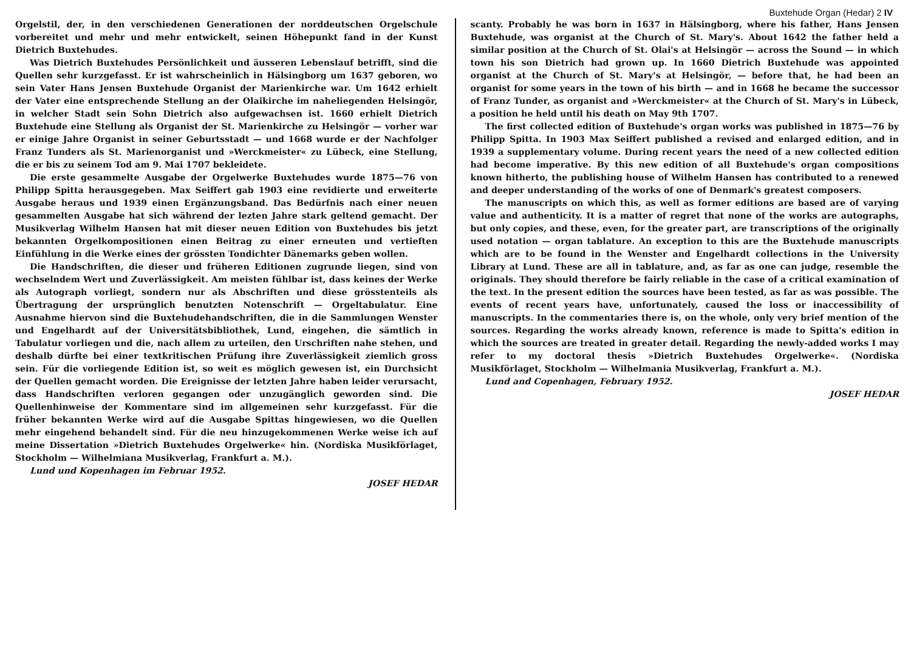Buxtehude Organ (Hedar) 2 IV
Orgelstil, der, in den verschiedenen Generationen der norddeutschen Orgelschule vorbereitet und mehr und mehr entwickelt, seinen Höhepunkt fand in der Kunst Dietrich Buxtehudes.
Was Dietrich Buxtehudes Persönlichkeit und äusseren Lebenslauf betrifft, sind die Quellen sehr kurzgefasst. Er ist wahrscheinlich in Hälsingborg um 1637 geboren, wo sein Vater Hans Jensen Buxtehude Organist der Marienkirche war. Um 1642 erhielt der Vater eine entsprechende Stellung an der Olaikirche im naheliegenden Helsingör, in welcher Stadt sein Sohn Dietrich also aufgewachsen ist. 1660 erhielt Dietrich Buxtehude eine Stellung als Organist der St. Marienkirche zu Helsingör — vorher war er einige Jahre Organist in seiner Geburtsstadt — und 1668 wurde er der Nachfolger Franz Tunders als St. Marienorganist und »Werckmeister« zu Lübeck, eine Stellung, die er bis zu seinem Tod am 9. Mai 1707 bekleidete.
Die erste gesammelte Ausgabe der Orgelwerke Buxtehudes wurde 1875—76 von Philipp Spitta herausgegeben. Max Seiffert gab 1903 eine revidierte und erweiterte Ausgabe heraus und 1939 einen Ergänzungsband. Das Bedürfnis nach einer neuen gesammelten Ausgabe hat sich während der lezten Jahre stark geltend gemacht. Der Musikverlag Wilhelm Hansen hat mit dieser neuen Edition von Buxtehudes bis jetzt bekannten Orgelkompositionen einen Beitrag zu einer erneuten und vertieften Einfühlung in die Werke eines der grössten Tondichter Dänemarks geben wollen.
Die Handschriften, die dieser und früheren Editionen zugrunde liegen, sind von wechselndem Wert und Zuverlässigkeit. Am meisten fühlbar ist, dass keines der Werke als Autograph vorliegt, sondern nur als Abschriften und diese grösstenteils als Übertragung der ursprünglich benutzten Notenschrift — Orgeltabulatur. Eine Ausnahme hiervon sind die Buxtehudehandschriften, die in die Sammlungen Wenster und Engelhardt auf der Universitätsbibliothek, Lund, eingehen, die sämtlich in Tabulatur vorliegen und die, nach allem zu urteilen, den Urschriften nahe stehen, und deshalb dürfte bei einer textkritischen Prüfung ihre Zuverlässigkeit ziemlich gross sein. Für die vorliegende Edition ist, so weit es möglich gewesen ist, ein Durchsicht der Quellen gemacht worden. Die Ereignisse der letzten Jahre haben leider verursacht, dass Handschriften verloren gegangen oder unzugänglich geworden sind. Die Quellenhinweise der Kommentare sind im allgemeinen sehr kurzgefasst. Für die früher bekannten Werke wird auf die Ausgabe Spittas hingewiesen, wo die Quellen mehr eingehend behandelt sind. Für die neu hinzugekommenen Werke weise ich auf meine Dissertation »Dietrich Buxtehudes Orgelwerke« hin. (Nordiska Musikförlaget, Stockholm — Wilhelmiana Musikverlag, Frankfurt a. M.).
Lund und Kopenhagen im Februar 1952.
JOSEF HEDAR
scanty. Probably he was born in 1637 in Hälsingborg, where his father, Hans Jensen Buxtehude, was organist at the Church of St. Mary's. About 1642 the father held a similar position at the Church of St. Olai's at Helsingör — across the Sound — in which town his son Dietrich had grown up. In 1660 Dietrich Buxtehude was appointed organist at the Church of St. Mary's at Helsingör, — before that, he had been an organist for some years in the town of his birth — and in 1668 he became the successor of Franz Tunder, as organist and »Werckmeister« at the Church of St. Mary's in Lübeck, a position he held until his death on May 9th 1707.
The first collected edition of Buxtehude's organ works was published in 1875—76 by Philipp Spitta. In 1903 Max Seiffert published a revised and enlarged edition, and in 1939 a supplementary volume. During recent years the need of a new collected edition had become imperative. By this new edition of all Buxtehude's organ compositions known hitherto, the publishing house of Wilhelm Hansen has contributed to a renewed and deeper understanding of the works of one of Denmark's greatest composers.
The manuscripts on which this, as well as former editions are based are of varying value and authenticity. It is a matter of regret that none of the works are autographs, but only copies, and these, even, for the greater part, are transcriptions of the originally used notation — organ tablature. An exception to this are the Buxtehude manuscripts which are to be found in the Wenster and Engelhardt collections in the University Library at Lund. These are all in tablature, and, as far as one can judge, resemble the originals. They should therefore be fairly reliable in the case of a critical examination of the text. In the present edition the sources have been tested, as far as was possible. The events of recent years have, unfortunately, caused the loss or inaccessibility of manuscripts. In the commentaries there is, on the whole, only very brief mention of the sources. Regarding the works already known, reference is made to Spitta's edition in which the sources are treated in greater detail. Regarding the newly-added works I may refer to my doctoral thesis »Dietrich Buxtehudes Orgelwerke«. (Nordiska Musikförlaget, Stockholm — Wilhelmania Musikverlag, Frankfurt a. M.).
Lund and Copenhagen, February 1952.
JOSEF HEDAR